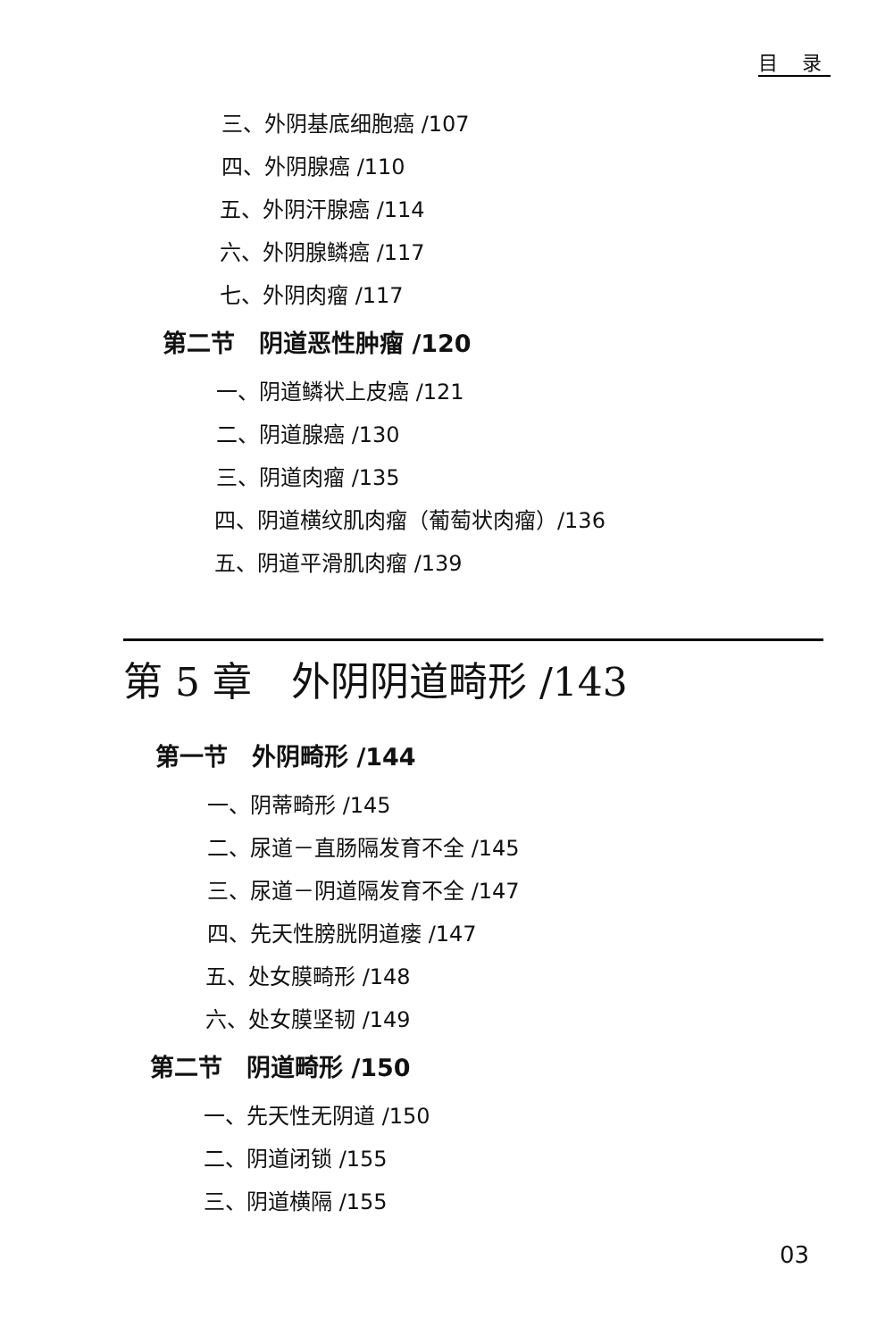目 录
三、外阴基底细胞癌 /107
四、外阴腺癌 /110
五、外阴汗腺癌 /114
六、外阴腺鳞癌 /117
七、外阴肉瘤 /117
第二节　阴道恶性肿瘤 /120
一、阴道鳞状上皮癌 /121
二、阴道腺癌 /130
三、阴道肉瘤 /135
四、阴道横纹肌肉瘤（葡萄状肉瘤）/136
五、阴道平滑肌肉瘤 /139
第 5 章　外阴阴道畸形 /143
第一节　外阴畸形 /144
一、阴蒂畸形 /145
二、尿道－直肠隔发育不全 /145
三、尿道－阴道隔发育不全 /147
四、先天性膀胱阴道瘘 /147
五、处女膜畸形 /148
六、处女膜坚韧 /149
第二节　阴道畸形 /150
一、先天性无阴道 /150
二、阴道闭锁 /155
三、阴道横隔 /155
03